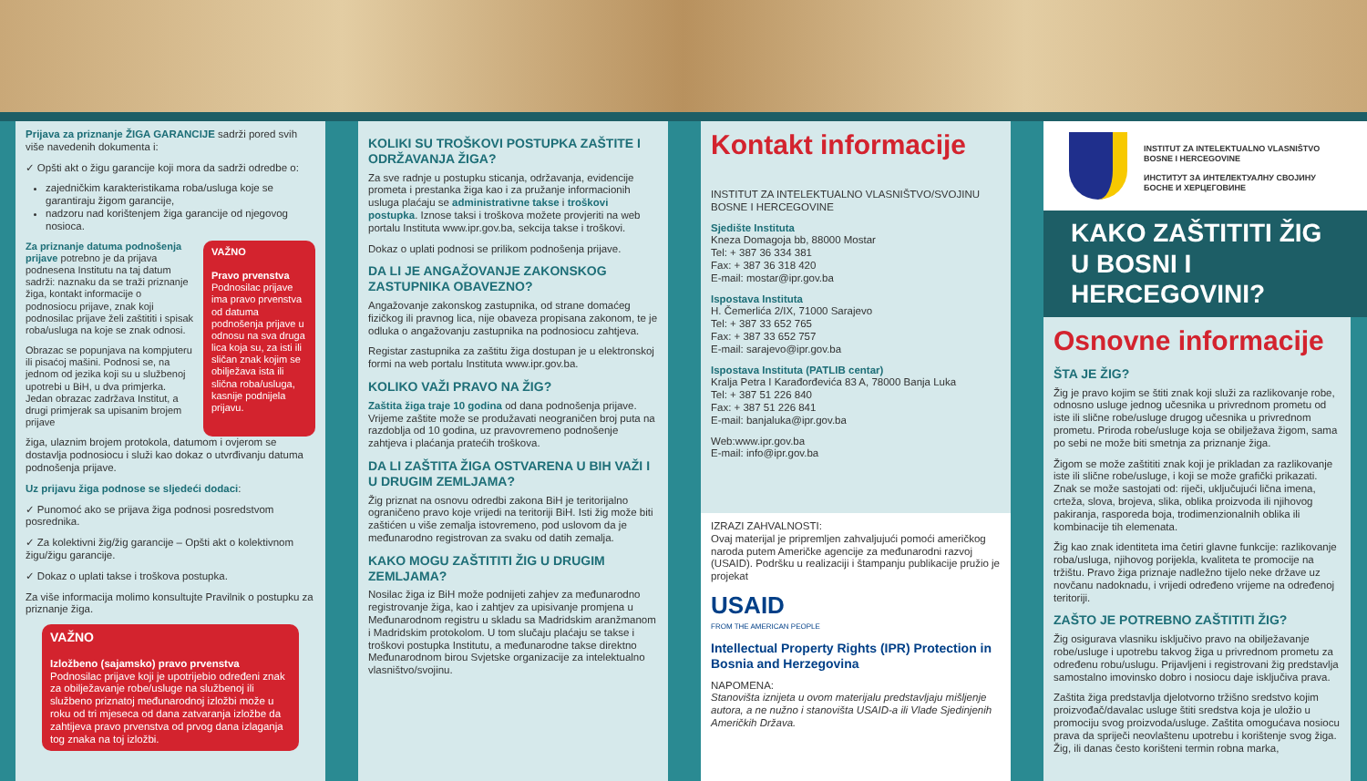Prijava za priznanje ŽIGA GARANCIJE sadrži pored svih više navedenih dokumenta i:
✓ Opšti akt o žigu garancije koji mora da sadrži odredbe o:
zajedničkim karakteristikama roba/usluga koje se garantiraju žigom garancije,
nadzoru nad korištenjem žiga garancije od njegovog nosioca.
Za priznanje datuma podnošenja prijave potrebno je da prijava podnesena Institutu na taj datum sadrži: naznaku da se traži priznanje žiga, kontakt informacije o podnosiocu prijave, znak koji podnosilac prijave želi zaštititi i spisak roba/usluga na koje se znak odnosi.
Obrazac se popunjava na kompjuteru ili pisaćoj mašini. Podnosi se, na jednom od jezika koji su u službenoj upotrebi u BiH, u dva primjerka. Jedan obrazac zadržava Institut, a drugi primjerak sa upisanim brojem prijave
VAŽNO
Pravo prvenstva
Podnosilac prijave ima pravo prvenstva od datuma podnošenja prijave u odnosu na sva druga lica koja su, za isti ili sličan znak kojim se obilježava ista ili slična roba/usluga, kasnije podnijela prijavu.
žiga, ulaznim brojem protokola, datumom i ovjerom se dostavlja podnosiocu i služi kao dokaz o utvrđivanju datuma podnošenja prijave.
Uz prijavu žiga podnose se sljedeći dodaci:
✓ Punomoć ako se prijava žiga podnosi posredstvom posrednika.
✓ Za kolektivni žig/žig garancije – Opšti akt o kolektivnom žigu/žigu garancije.
✓ Dokaz o uplati takse i troškova postupka.
Za više informacija molimo konsultujte Pravilnik o postupku za priznanje žiga.
VAŽNO
Izložbeno (sajamsko) pravo prvenstva
Podnosilac prijave koji je upotrijebio određeni znak za obilježavanje robe/usluge na službenoj ili službeno priznatoj međunarodnoj izložbi može u roku od tri mjeseca od dana zatvaranja izložbe da zahtijeva pravo prvenstva od prvog dana izlaganja tog znaka na toj izložbi.
KOLIKI SU TROŠKOVI POSTUPKA ZAŠTITE I ODRŽAVANJA ŽIGA?
Za sve radnje u postupku sticanja, održavanja, evidencije prometa i prestanka žiga kao i za pružanje informacionih usluga plaćaju se administrativne takse i troškovi postupka. Iznose taksi i troškova možete provjeriti na web portalu Instituta www.ipr.gov.ba, sekcija takse i troškovi.
Dokaz o uplati podnosi se prilikom podnošenja prijave.
DA LI JE ANGAŽOVANJE ZAKONSKOG ZASTUPNIKA OBAVEZNO?
Angažovanje zakonskog zastupnika, od strane domaćeg fizičkog ili pravnog lica, nije obaveza propisana zakonom, te je odluka o angažovanju zastupnika na podnosiocu zahtjeva.
Registar zastupnika za zaštitu žiga dostupan je u elektronskoj formi na web portalu Instituta www.ipr.gov.ba.
KOLIKO VAŽI PRAVO NA ŽIG?
Zaštita žiga traje 10 godina od dana podnošenja prijave. Vrijeme zaštite može se produžavati neograničen broj puta na razdoblja od 10 godina, uz pravovremeno podnošenje zahtjeva i plaćanja pratećih troškova.
DA LI ZAŠTITA ŽIGA OSTVARENA U BIH VAŽI I U DRUGIM ZEMLJAMA?
Žig priznat na osnovu odredbi zakona BiH je teritorijalno ograničeno pravo koje vrijedi na teritoriji BiH. Isti žig može biti zaštićen u više zemalja istovremeno, pod uslovom da je međunarodno registrovan za svaku od datih zemalja.
KAKO MOGU ZAŠTITITI ŽIG U DRUGIM ZEMLJAMA?
Nosilac žiga iz BiH može podnijeti zahjev za međunarodno registrovanje žiga, kao i zahtjev za upisivanje promjena u Međunarodnom registru u skladu sa Madridskim aranžmanom i Madridskim protokolom. U tom slučaju plaćaju se takse i troškovi postupka Institutu, a međunarodne takse direktno Međunarodnom birou Svjetske organizacije za intelektualno vlasništvo/svojinu.
Kontakt informacije
INSTITUT ZA INTELEKTUALNO VLASNIŠTVO/SVOJINU BOSNE I HERCEGOVINE
Sjedište Instituta
Kneza Domagoja bb, 88000 Mostar
Tel: + 387 36 334 381
Fax: + 387 36 318 420
E-mail: mostar@ipr.gov.ba
Ispostava Instituta
H. Čemerlića 2/IX, 71000 Sarajevo
Tel: + 387 33 652 765
Fax: + 387 33 652 757
E-mail: sarajevo@ipr.gov.ba
Ispostava Instituta (PATLIB centar)
Kralja Petra I Karađorđevića 83 A, 78000 Banja Luka
Tel: + 387 51 226 840
Fax: + 387 51 226 841
E-mail: banjaluka@ipr.gov.ba
Web:www.ipr.gov.ba
E-mail: info@ipr.gov.ba
IZRAZI ZAHVALNOSTI:
Ovaj materijal je pripremljen zahvaljujući pomoći američkog naroda putem Američke agencije za međunarodni razvoj (USAID). Podršku u realizaciji i štampanju publikacije pružio je projekat
USAID
FROM THE AMERICAN PEOPLE
Intellectual Property Rights (IPR) Protection in Bosnia and Herzegovina
NAPOMENA:
Stanovišta iznijeta u ovom materijalu predstavljaju mišljenje autora, a ne nužno i stanovišta USAID-a ili Vlade Sjedinjenih Američkih Država.
INSTITUT ZA INTELEKTUALNO VLASNIŠTVO
BOSNE I HERCEGOVINE
ИНСТИТУТ ЗА ИНТЕЛЕКТУАЛНУ СВОЈИНУ
БОСНЕ И ХЕРЦЕГОВИНЕ
KAKO ZAŠTITITI ŽIG U BOSNI I HERCEGOVINI?
Osnovne informacije
ŠTA JE ŽIG?
Žig je pravo kojim se štiti znak koji služi za razlikovanje robe, odnosno usluge jednog učesnika u privrednom prometu od iste ili slične robe/usluge drugog učesnika u privrednom prometu. Priroda robe/usluge koja se obilježava žigom, sama po sebi ne može biti smetnja za priznanje žiga.
Žigom se može zaštititi znak koji je prikladan za razlikovanje iste ili slične robe/usluge, i koji se može grafički prikazati. Znak se može sastojati od: riječi, uključujući lična imena, crteža, slova, brojeva, slika, oblika proizvoda ili njihovog pakiranja, rasporeda boja, trodimenzionalnih oblika ili kombinacije tih elemenata.
Žig kao znak identiteta ima četiri glavne funkcije: razlikovanje roba/usluga, njihovog porijekla, kvaliteta te promocije na tržištu. Pravo žiga priznaje nadležno tijelo neke države uz novčanu nadoknadu, i vrijedi određeno vrijeme na određenoj teritoriji.
ZAŠTO JE POTREBNO ZAŠTITITI ŽIG?
Žig osigurava vlasniku isključivo pravo na obilježavanje robe/usluge i upotrebu takvog žiga u privrednom prometu za određenu robu/uslugu. Prijavljeni i registrovani žig predstavlja samostalno imovinsko dobro i nosiocu daje isključiva prava.
Zaštita žiga predstavlja djelotvorno tržišno sredstvo kojim proizvođač/davalac usluge štiti sredstva koja je uložio u promociju svog proizvoda/usluge. Zaštita omogućava nosiocu prava da spriječi neovlaštenu upotrebu i korištenje svog žiga. Žig, ili danas često korišteni termin robna marka,